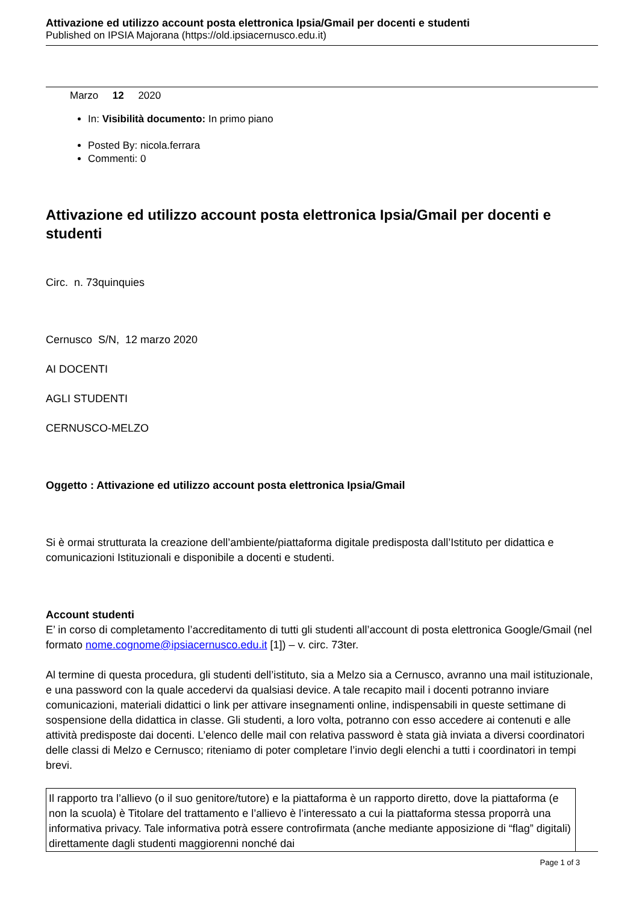Attivazione ed utilizzo account posta elettronica Ipsia/Gmail per docenti e studenti
Published on IPSIA Majorana (https://old.ipsiacernusco.edu.it)
Marzo 12 2020
In: Visibilità documento: In primo piano
Posted By: nicola.ferrara
Commenti: 0
Attivazione ed utilizzo account posta elettronica Ipsia/Gmail per docenti e studenti
Circ. n. 73quinquies
Cernusco S/N, 12 marzo 2020
AI DOCENTI
AGLI STUDENTI
CERNUSCO-MELZO
Oggetto : Attivazione ed utilizzo account posta elettronica Ipsia/Gmail
Si è ormai strutturata la creazione dell’ambiente/piattaforma digitale predisposta dall’Istituto per didattica e comunicazioni Istituzionali e disponibile a docenti e studenti.
Account studenti
E’ in corso di completamento l’accreditamento di tutti gli studenti all’account di posta elettronica Google/Gmail (nel formato nome.cognome@ipsiacernusco.edu.it [1]) – v. circ. 73ter.
Al termine di questa procedura, gli studenti dell’istituto, sia a Melzo sia a Cernusco, avranno una mail istituzionale, e una password con la quale accedervi da qualsiasi device. A tale recapito mail i docenti potranno inviare comunicazioni, materiali didattici o link per attivare insegnamenti online, indispensabili in queste settimane di sospensione della didattica in classe. Gli studenti, a loro volta, potranno con esso accedere ai contenuti e alle attività predisposte dai docenti. L’elenco delle mail con relativa password è stata già inviata a diversi coordinatori delle classi di Melzo e Cernusco; riteniamo di poter completare l’invio degli elenchi a tutti i coordinatori in tempi brevi.
Il rapporto tra l’allievo (o il suo genitore/tutore) e la piattaforma è un rapporto diretto, dove la piattaforma (e non la scuola) è Titolare del trattamento e l’allievo è l’interessato a cui la piattaforma stessa proporrà una informativa privacy. Tale informativa potrà essere controfirmata (anche mediante apposizione di “flag” digitali) direttamente dagli studenti maggiorenni nonché dai
Page 1 of 3